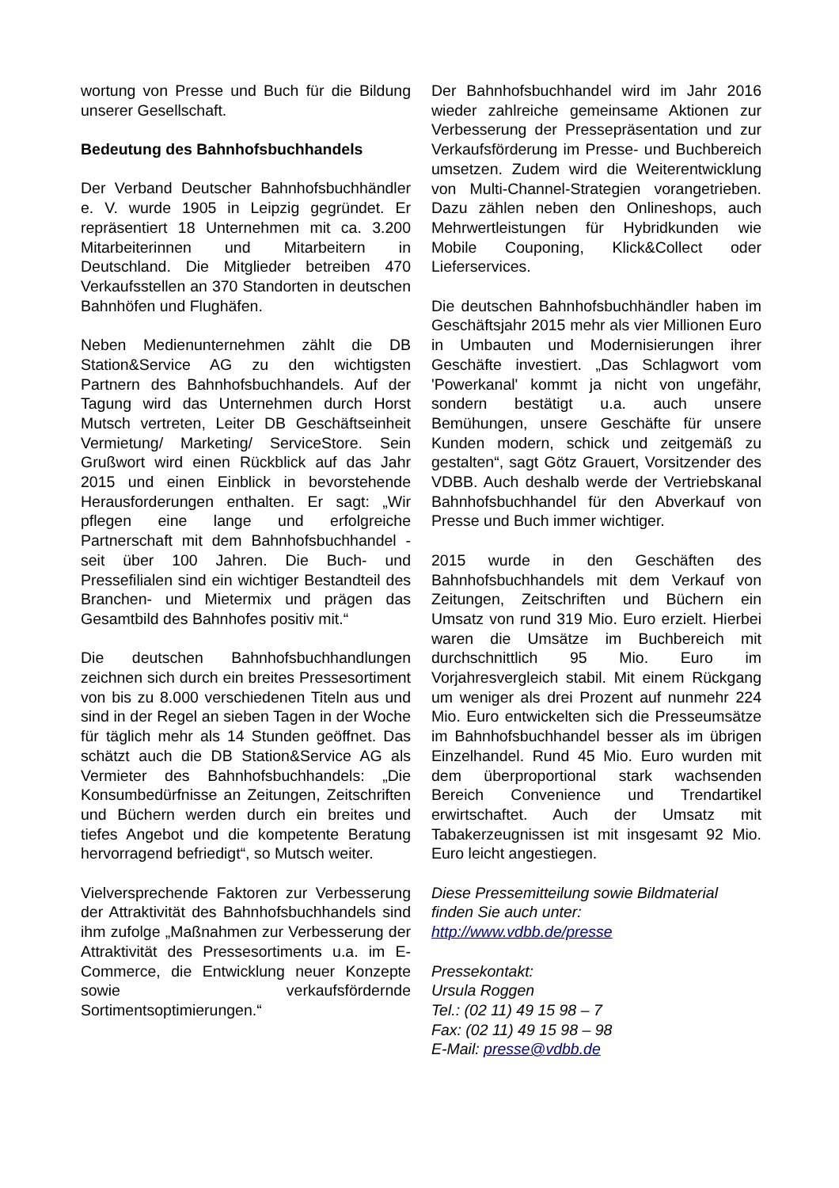wortung von Presse und Buch für die Bildung unserer Gesellschaft.
Bedeutung des Bahnhofsbuchhandels
Der Verband Deutscher Bahnhofsbuchhändler e. V. wurde 1905 in Leipzig gegründet. Er repräsentiert 18 Unternehmen mit ca. 3.200 Mitarbeiterinnen und Mitarbeitern in Deutschland. Die Mitglieder betreiben 470 Verkaufsstellen an 370 Standorten in deutschen Bahnhöfen und Flughäfen.
Neben Medienunternehmen zählt die DB Station&Service AG zu den wichtigsten Partnern des Bahnhofsbuchhandels. Auf der Tagung wird das Unternehmen durch Horst Mutsch vertreten, Leiter DB Geschäftseinheit Vermietung/ Marketing/ ServiceStore. Sein Grußwort wird einen Rückblick auf das Jahr 2015 und einen Einblick in bevorstehende Herausforderungen enthalten. Er sagt: „Wir pflegen eine lange und erfolgreiche Partnerschaft mit dem Bahnhofsbuchhandel - seit über 100 Jahren. Die Buch- und Pressefilialen sind ein wichtiger Bestandteil des Branchen- und Mietermix und prägen das Gesamtbild des Bahnhofes positiv mit.“
Die deutschen Bahnhofsbuchhandlungen zeichnen sich durch ein breites Pressesortiment von bis zu 8.000 verschiedenen Titeln aus und sind in der Regel an sieben Tagen in der Woche für täglich mehr als 14 Stunden geöffnet. Das schätzt auch die DB Station&Service AG als Vermieter des Bahnhofsbuchhandels: „Die Konsumbedürfnisse an Zeitungen, Zeitschriften und Büchern werden durch ein breites und tiefes Angebot und die kompetente Beratung hervorragend befriedigt“, so Mutsch weiter.
Vielversprechende Faktoren zur Verbesserung der Attraktivität des Bahnhofsbuchhandels sind ihm zufolge „Maßnahmen zur Verbesserung der Attraktivität des Pressesortiments u.a. im E-Commerce, die Entwicklung neuer Konzepte sowie verkaufsfördernde Sortimentsoptimierungen.“
Der Bahnhofsbuchhandel wird im Jahr 2016 wieder zahlreiche gemeinsame Aktionen zur Verbesserung der Pressepräsentation und zur Verkaufsförderung im Presse- und Buchbereich umsetzen. Zudem wird die Weiterentwicklung von Multi-Channel-Strategien vorangetrieben. Dazu zählen neben den Onlineshops, auch Mehrwertleistungen für Hybridkunden wie Mobile Couponing, Klick&Collect oder Lieferservices.
Die deutschen Bahnhofsbuchhändler haben im Geschäftsjahr 2015 mehr als vier Millionen Euro in Umbauten und Modernisierungen ihrer Geschäfte investiert. „Das Schlagwort vom 'Powerkanal' kommt ja nicht von ungefähr, sondern bestätigt u.a. auch unsere Bemühungen, unsere Geschäfte für unsere Kunden modern, schick und zeitgemäß zu gestalten“, sagt Götz Grauert, Vorsitzender des VDBB. Auch deshalb werde der Vertriebskanal Bahnhofsbuchhandel für den Abverkauf von Presse und Buch immer wichtiger.
2015 wurde in den Geschäften des Bahnhofsbuchhandels mit dem Verkauf von Zeitungen, Zeitschriften und Büchern ein Umsatz von rund 319 Mio. Euro erzielt. Hierbei waren die Umsätze im Buchbereich mit durchschnittlich 95 Mio. Euro im Vorjahresvergleich stabil. Mit einem Rückgang um weniger als drei Prozent auf nunmehr 224 Mio. Euro entwickelten sich die Presseumsätze im Bahnhofsbuchhandel besser als im übrigen Einzelhandel. Rund 45 Mio. Euro wurden mit dem überproportional stark wachsenden Bereich Convenience und Trendartikel erwirtschaftet. Auch der Umsatz mit Tabakerzeugnissen ist mit insgesamt 92 Mio. Euro leicht angestiegen.
Diese Pressemitteilung sowie Bildmaterial finden Sie auch unter: http://www.vdbb.de/presse
Pressekontakt:
Ursula Roggen
Tel.: (02 11) 49 15 98 – 7
Fax: (02 11) 49 15 98 – 98
E-Mail: presse@vdbb.de